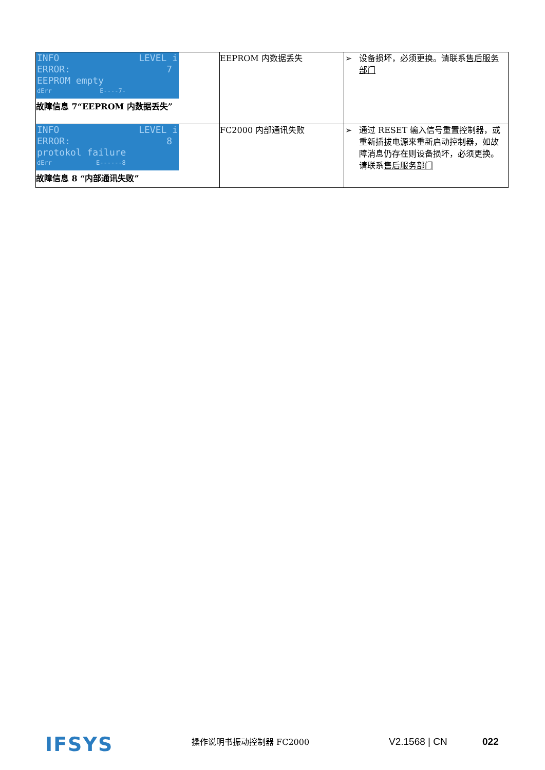| INFO LEVEL i ERROR: 7 EEPROM empty dErr E----7- 故障信息 7“EEPROM 内数据丢失” | EEPROM 内数据丢失 | ➢ 设备损坏，必须更换。请联系 售后服务部门 |
| INFO LEVEL i ERROR: 8 protokol failure dErr E------8 故障信息 8 “内部通讯失败” | FC2000 内部通讯失败 | ➢ 通过 RESET 输入信号重置控制器，或重新插拔电源来重新启动控制器，如故障消息仍存在则设备损坏，必须更换。 请联系 售后服务部门 |
IFSYS 操作说明书振动控制器 FC2000 V2.1568 | CN 022